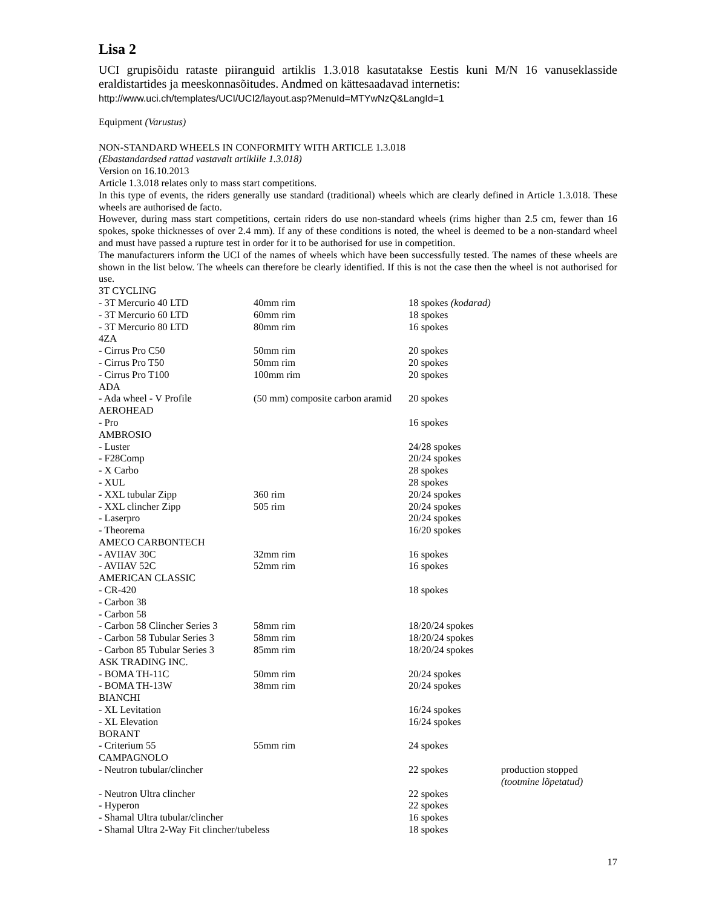Lisa 2
UCI grupisõidu rataste piiranguid artiklis 1.3.018 kasutatakse Eestis kuni M/N 16 vanuseklasside eraldistartides ja meeskonnasõitudes. Andmed on kättesaadavad internetis:
http://www.uci.ch/templates/UCI/UCI2/layout.asp?MenuId=MTYwNzQ&LangId=1
Equipment (Varustus)
NON-STANDARD WHEELS IN CONFORMITY WITH ARTICLE 1.3.018
(Ebastandardsed rattad vastavalt artiklile 1.3.018)
Version on 16.10.2013
Article 1.3.018 relates only to mass start competitions.
In this type of events, the riders generally use standard (traditional) wheels which are clearly defined in Article 1.3.018. These wheels are authorised de facto.
However, during mass start competitions, certain riders do use non-standard wheels (rims higher than 2.5 cm, fewer than 16 spokes, spoke thicknesses of over 2.4 mm). If any of these conditions is noted, the wheel is deemed to be a non-standard wheel and must have passed a rupture test in order for it to be authorised for use in competition.
The manufacturers inform the UCI of the names of wheels which have been successfully tested. The names of these wheels are shown in the list below. The wheels can therefore be clearly identified. If this is not the case then the wheel is not authorised for use.
| 3T CYCLING | | | |
| - 3T Mercurio 40 LTD | 40mm rim | 18 spokes (kodarad) | |
| - 3T Mercurio 60 LTD | 60mm rim | 18 spokes | |
| - 3T Mercurio 80 LTD | 80mm rim | 16 spokes | |
| 4ZA | | | |
| - Cirrus Pro C50 | 50mm rim | 20 spokes | |
| - Cirrus Pro T50 | 50mm rim | 20 spokes | |
| - Cirrus Pro T100 | 100mm rim | 20 spokes | |
| ADA | | | |
| - Ada wheel - V Profile | (50 mm) composite carbon aramid | 20 spokes | |
| AEROHEAD | | | |
| - Pro | | 16 spokes | |
| AMBROSIO | | | |
| - Luster | | 24/28 spokes | |
| - F28Comp | | 20/24 spokes | |
| - X Carbo | | 28 spokes | |
| - XUL | | 28 spokes | |
| - XXL tubular Zipp | 360 rim | 20/24 spokes | |
| - XXL clincher Zipp | 505 rim | 20/24 spokes | |
| - Laserpro | | 20/24 spokes | |
| - Theorema | | 16/20 spokes | |
| AMECO CARBONTECH | | | |
| - AVIIAV 30C | 32mm rim | 16 spokes | |
| - AVIIAV 52C | 52mm rim | 16 spokes | |
| AMERICAN CLASSIC | | | |
| - CR-420 | | 18 spokes | |
| - Carbon 38 | | | |
| - Carbon 58 | | | |
| - Carbon 58 Clincher Series 3 | 58mm rim | 18/20/24 spokes | |
| - Carbon 58 Tubular Series 3 | 58mm rim | 18/20/24 spokes | |
| - Carbon 85 Tubular Series 3 | 85mm rim | 18/20/24 spokes | |
| ASK TRADING INC. | | | |
| - BOMA TH-11C | 50mm rim | 20/24 spokes | |
| - BOMA TH-13W | 38mm rim | 20/24 spokes | |
| BIANCHI | | | |
| - XL Levitation | | 16/24 spokes | |
| - XL Elevation | | 16/24 spokes | |
| BORANT | | | |
| - Criterium 55 | 55mm rim | 24 spokes | |
| CAMPAGNOLO | | | |
| - Neutron tubular/clincher | | 22 spokes | production stopped (tootmine lõpetatud) |
| - Neutron Ultra clincher | | 22 spokes | |
| - Hyperon | | 22 spokes | |
| - Shamal Ultra tubular/clincher | | 16 spokes | |
| - Shamal Ultra 2-Way Fit clincher/tubeless | | 18 spokes | |
17